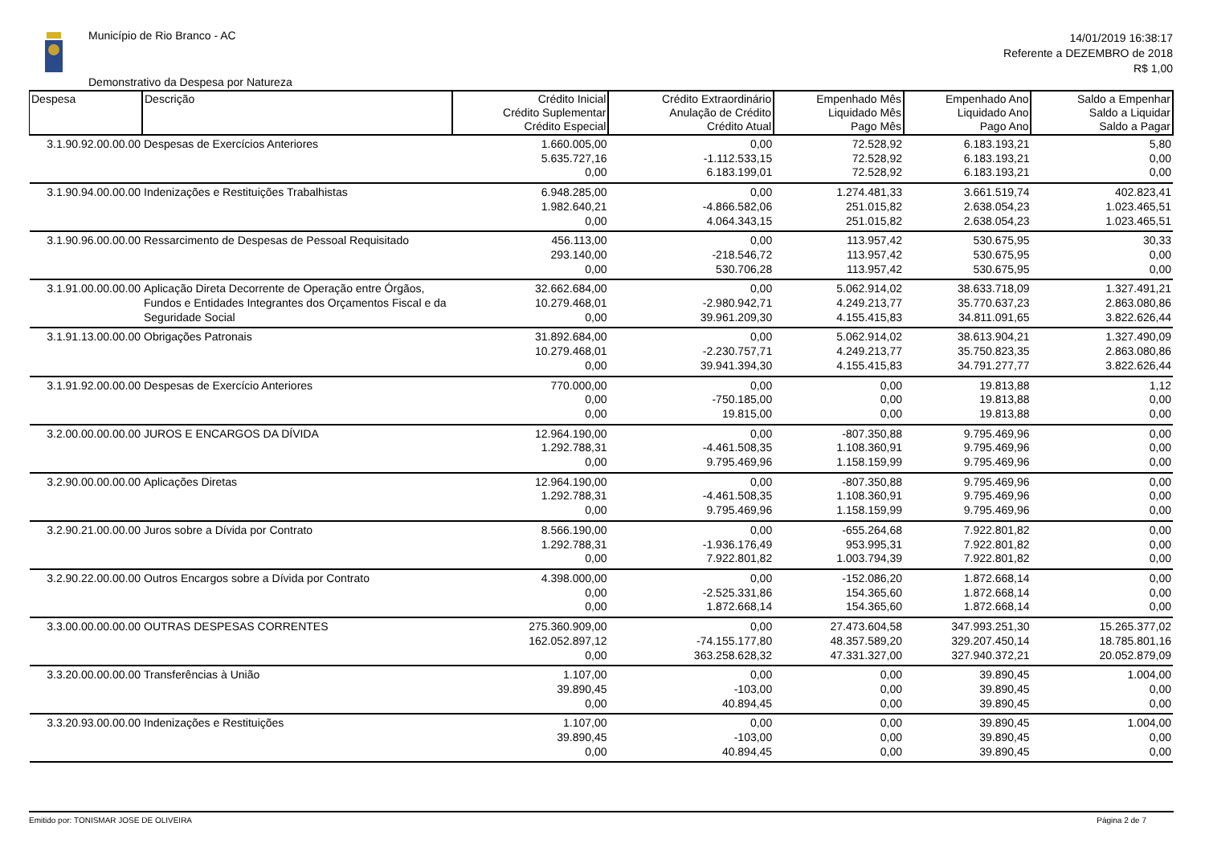Município de Rio Branco - AC
Demonstrativo da Despesa por Natureza
14/01/2019 16:38:17
Referente a DEZEMBRO de 2018
R$ 1,00
| Despesa | Descrição | Crédito Inicial Crédito Suplementar Crédito Especial | Crédito Extraordinário Anulação de Crédito Crédito Atual | Empenhado Mês Liquidado Mês Pago Mês | Empenhado Ano Liquidado Ano Pago Ano | Saldo a Empenhar Saldo a Liquidar Saldo a Pagar |
| --- | --- | --- | --- | --- | --- | --- |
| 3.1.90.92.00.00.00 | Despesas de Exercícios Anteriores | 1.660.005,00 5.635.727,16 0,00 | 0,00 -1.112.533,15 6.183.199,01 | 72.528,92 72.528,92 72.528,92 | 6.183.193,21 6.183.193,21 6.183.193,21 | 5,80 0,00 0,00 |
| 3.1.90.94.00.00.00 | Indenizações e Restituições Trabalhistas | 6.948.285,00 1.982.640,21 0,00 | 0,00 -4.866.582,06 4.064.343,15 | 1.274.481,33 251.015,82 251.015,82 | 3.661.519,74 2.638.054,23 2.638.054,23 | 402.823,41 1.023.465,51 1.023.465,51 |
| 3.1.90.96.00.00.00 | Ressarcimento de Despesas de Pessoal Requisitado | 456.113,00 293.140,00 0,00 | 0,00 -218.546,72 530.706,28 | 113.957,42 113.957,42 113.957,42 | 530.675,95 530.675,95 530.675,95 | 30,33 0,00 0,00 |
| 3.1.91.00.00.00.00 | Aplicação Direta Decorrente de Operação entre Órgãos, Fundos e Entidades Integrantes dos Orçamentos Fiscal e da Seguridade Social | 32.662.684,00 10.279.468,01 0,00 | 0,00 -2.980.942,71 39.961.209,30 | 5.062.914,02 4.249.213,77 4.155.415,83 | 38.633.718,09 35.770.637,23 34.811.091,65 | 1.327.491,21 2.863.080,86 3.822.626,44 |
| 3.1.91.13.00.00.00 | Obrigações Patronais | 31.892.684,00 10.279.468,01 0,00 | 0,00 -2.230.757,71 39.941.394,30 | 5.062.914,02 4.249.213,77 4.155.415,83 | 38.613.904,21 35.750.823,35 34.791.277,77 | 1.327.490,09 2.863.080,86 3.822.626,44 |
| 3.1.91.92.00.00.00 | Despesas de Exercício Anteriores | 770.000,00 0,00 0,00 | 0,00 -750.185,00 19.815,00 | 0,00 0,00 0,00 | 19.813,88 19.813,88 19.813,88 | 1,12 0,00 0,00 |
| 3.2.00.00.00.00.00 | JUROS E ENCARGOS DA DÍVIDA | 12.964.190,00 1.292.788,31 0,00 | 0,00 -4.461.508,35 9.795.469,96 | -807.350,88 1.108.360,91 1.158.159,99 | 9.795.469,96 9.795.469,96 9.795.469,96 | 0,00 0,00 0,00 |
| 3.2.90.00.00.00.00 | Aplicações Diretas | 12.964.190,00 1.292.788,31 0,00 | 0,00 -4.461.508,35 9.795.469,96 | -807.350,88 1.108.360,91 1.158.159,99 | 9.795.469,96 9.795.469,96 9.795.469,96 | 0,00 0,00 0,00 |
| 3.2.90.21.00.00.00 | Juros sobre a Dívida por Contrato | 8.566.190,00 1.292.788,31 0,00 | 0,00 -1.936.176,49 7.922.801,82 | -655.264,68 953.995,31 1.003.794,39 | 7.922.801,82 7.922.801,82 7.922.801,82 | 0,00 0,00 0,00 |
| 3.2.90.22.00.00.00 | Outros Encargos sobre a Dívida por Contrato | 4.398.000,00 0,00 0,00 | 0,00 -2.525.331,86 1.872.668,14 | -152.086,20 154.365,60 154.365,60 | 1.872.668,14 1.872.668,14 1.872.668,14 | 0,00 0,00 0,00 |
| 3.3.00.00.00.00.00 | OUTRAS DESPESAS CORRENTES | 275.360.909,00 162.052.897,12 0,00 | 0,00 -74.155.177,80 363.258.628,32 | 27.473.604,58 48.357.589,20 47.331.327,00 | 347.993.251,30 329.207.450,14 327.940.372,21 | 15.265.377,02 18.785.801,16 20.052.879,09 |
| 3.3.20.00.00.00.00 | Transferências à União | 1.107,00 39.890,45 0,00 | 0,00 -103,00 40.894,45 | 0,00 0,00 0,00 | 39.890,45 39.890,45 39.890,45 | 1.004,00 0,00 0,00 |
| 3.3.20.93.00.00.00 | Indenizações e Restituições | 1.107,00 39.890,45 0,00 | 0,00 -103,00 40.894,45 | 0,00 0,00 0,00 | 39.890,45 39.890,45 39.890,45 | 1.004,00 0,00 0,00 |
Emitido por: TONISMAR JOSE DE OLIVEIRA Página 2 de 7